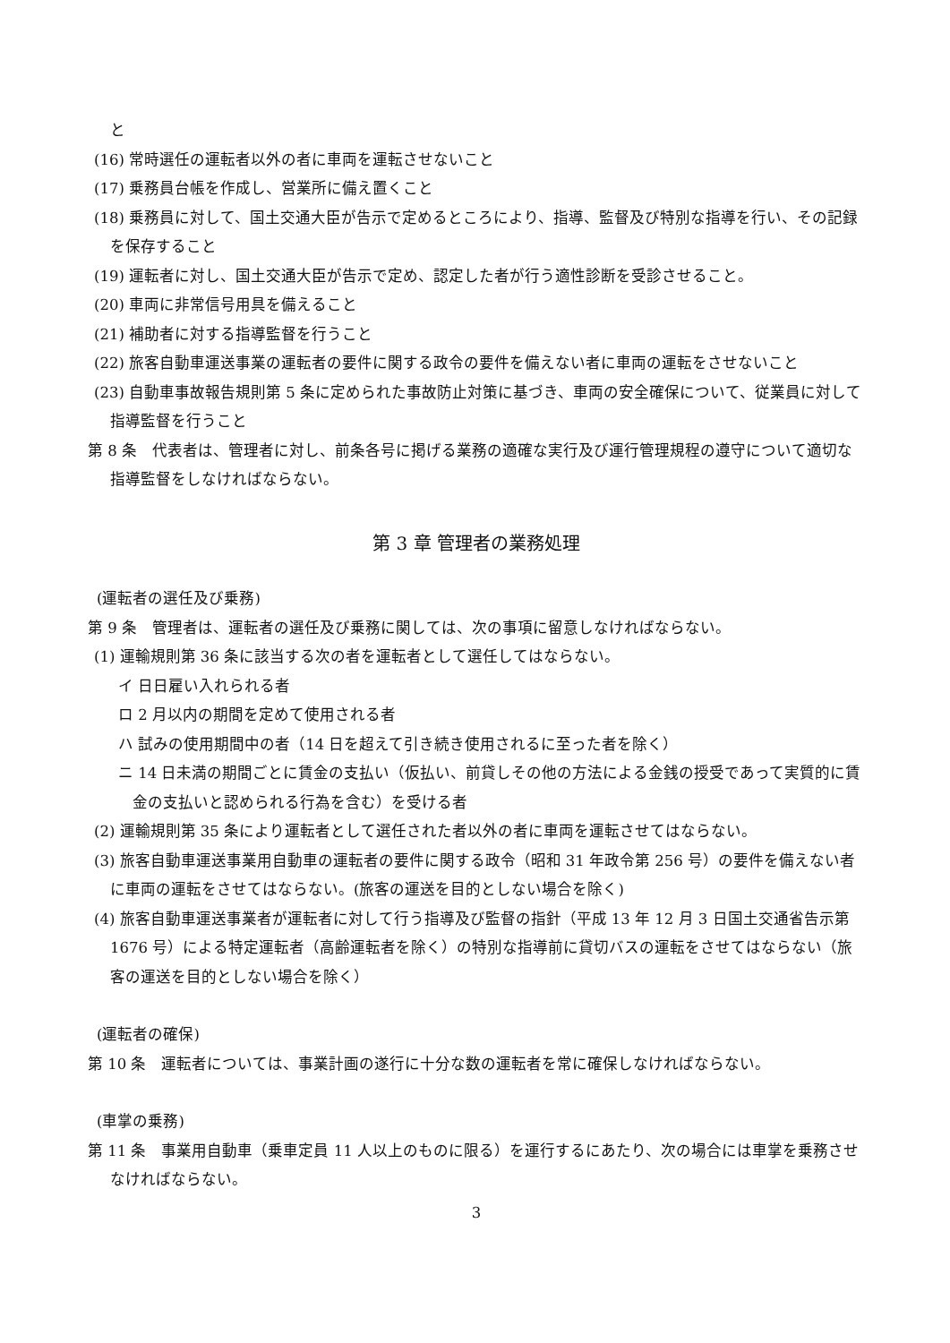と
(16) 常時選任の運転者以外の者に車両を運転させないこと
(17) 乗務員台帳を作成し、営業所に備え置くこと
(18) 乗務員に対して、国土交通大臣が告示で定めるところにより、指導、監督及び特別な指導を行い、その記録を保存すること
(19) 運転者に対し、国土交通大臣が告示で定め、認定した者が行う適性診断を受診させること。
(20) 車両に非常信号用具を備えること
(21) 補助者に対する指導監督を行うこと
(22) 旅客自動車運送事業の運転者の要件に関する政令の要件を備えない者に車両の運転をさせないこと
(23) 自動車事故報告規則第 5 条に定められた事故防止対策に基づき、車両の安全確保について、従業員に対して指導監督を行うこと
第 8 条　代表者は、管理者に対し、前条各号に掲げる業務の適確な実行及び運行管理規程の遵守について適切な指導監督をしなければならない。
第 3 章 管理者の業務処理
(運転者の選任及び乗務)
第 9 条　管理者は、運転者の選任及び乗務に関しては、次の事項に留意しなければならない。
(1) 運輸規則第 36 条に該当する次の者を運転者として選任してはならない。
イ 日日雇い入れられる者
ロ 2 月以内の期間を定めて使用される者
ハ 試みの使用期間中の者（14 日を超えて引き続き使用されるに至った者を除く）
ニ 14 日未満の期間ごとに賃金の支払い（仮払い、前貸しその他の方法による金銭の授受であって実質的に賃金の支払いと認められる行為を含む）を受ける者
(2) 運輸規則第 35 条により運転者として選任された者以外の者に車両を運転させてはならない。
(3) 旅客自動車運送事業用自動車の運転者の要件に関する政令（昭和 31 年政令第 256 号）の要件を備えない者に車両の運転をさせてはならない。(旅客の運送を目的としない場合を除く)
(4) 旅客自動車運送事業者が運転者に対して行う指導及び監督の指針（平成 13 年 12 月 3 日国土交通省告示第 1676 号）による特定運転者（高齢運転者を除く）の特別な指導前に貸切バスの運転をさせてはならない（旅客の運送を目的としない場合を除く）
(運転者の確保)
第 10 条　運転者については、事業計画の遂行に十分な数の運転者を常に確保しなければならない。
(車掌の乗務)
第 11 条　事業用自動車（乗車定員 11 人以上のものに限る）を運行するにあたり、次の場合には車掌を乗務させなければならない。
3